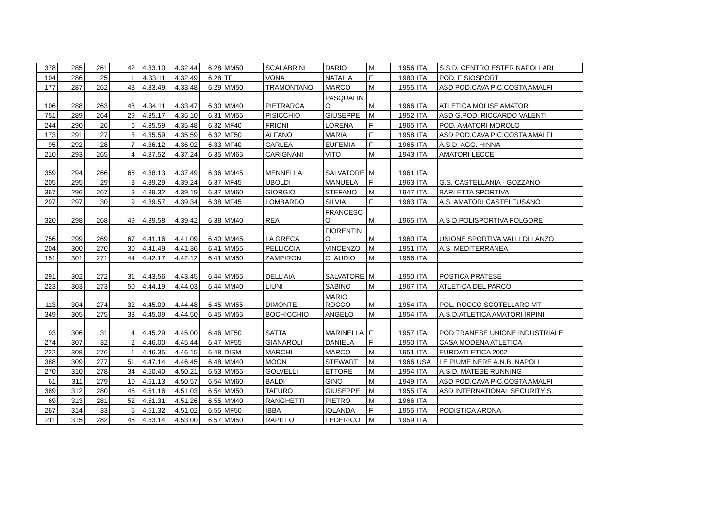| 378 | 285 | 261 | 42 | 4.33.10 | 4.32.44 | 6.28 | MM50 | SCALABRINI | DARIO | M | 1956 | ITA | S.S.D. CENTRO ESTER NAPOLI ARL |
| 104 | 286 | 25 | 1 | 4.33.11 | 4.32.49 | 6.28 | TF | VONA | NATALIA | F | 1980 | ITA | POD. FISIOSPORT |
| 177 | 287 | 262 | 43 | 4.33.49 | 4.33.48 | 6.29 | MM50 | TRAMONTANO | MARCO | M | 1955 | ITA | ASD POD.CAVA PIC.COSTA AMALFI |
| 106 | 288 | 263 | 48 | 4.34.11 | 4.33.47 | 6.30 | MM40 | PIETRARCA | PASQUALIN O | M | 1966 | ITA | ATLETICA MOLISE AMATORI |
| 751 | 289 | 264 | 29 | 4.35.17 | 4.35.10 | 6.31 | MM55 | PISICCHIO | GIUSEPPE | M | 1952 | ITA | ASD G.POD. RICCARDO VALENTI |
| 244 | 290 | 26 | 6 | 4.35.59 | 4.35.48 | 6.32 | MF40 | FRIONI | LORENA | F | 1965 | ITA | POD. AMATORI MOROLO |
| 173 | 291 | 27 | 3 | 4.35.59 | 4.35.59 | 6.32 | MF50 | ALFANO | MARIA | F | 1958 | ITA | ASD POD.CAVA PIC.COSTA AMALFI |
| 95 | 292 | 28 | 7 | 4.36.12 | 4.36.02 | 6.33 | MF40 | CARLEA | EUFEMIA | F | 1965 | ITA | A.S.D. AGG. HINNA |
| 210 | 293 | 265 | 4 | 4.37.52 | 4.37.24 | 6.35 | MM65 | CARIGNANI | VITO | M | 1943 | ITA | AMATORI LECCE |
| 359 | 294 | 266 | 66 | 4.38.13 | 4.37.49 | 6.36 | MM45 | MENNELLA | SALVATORE | M | 1961 | ITA | |
| 205 | 295 | 29 | 8 | 4.39.29 | 4.39.24 | 6.37 | MF45 | UBOLDI | MANUELA | F | 1963 | ITA | G.S. CASTELLANIA - GOZZANO |
| 367 | 296 | 267 | 9 | 4.39.32 | 4.39.19 | 6.37 | MM60 | GIORGIO | STEFANO | M | 1947 | ITA | BARLETTA SPORTIVA |
| 297 | 297 | 30 | 9 | 4.39.57 | 4.39.34 | 6.38 | MF45 | LOMBARDO | SILVIA | F | 1963 | ITA | A.S. AMATORI CASTELFUSANO |
| 320 | 298 | 268 | 49 | 4.39.58 | 4.39.42 | 6.38 | MM40 | REA | FRANCESC O | M | 1965 | ITA | A.S.D.POLISPORTIVA FOLGORE |
| 756 | 299 | 269 | 67 | 4.41.16 | 4.41.09 | 6.40 | MM45 | LA GRECA | FIORENTIN O | M | 1960 | ITA | UNIONE SPORTIVA VALLI DI LANZO |
| 204 | 300 | 270 | 30 | 4.41.49 | 4.41.36 | 6.41 | MM55 | PELLICCIA | VINCENZO | M | 1951 | ITA | A.S. MEDITERRANEA |
| 151 | 301 | 271 | 44 | 4.42.17 | 4.42.12 | 6.41 | MM50 | ZAMPIRON | CLAUDIO | M | 1956 | ITA | |
| 291 | 302 | 272 | 31 | 4.43.56 | 4.43.45 | 6.44 | MM55 | DELL'AIA | SALVATORE | M | 1950 | ITA | POSTICA PRATESE |
| 223 | 303 | 273 | 50 | 4.44.19 | 4.44.03 | 6.44 | MM40 | LIUNI | SABINO | M | 1967 | ITA | ATLETICA DEL PARCO |
| 113 | 304 | 274 | 32 | 4.45.09 | 4.44.48 | 6.45 | MM55 | DIMONTE | MARIO ROCCO | M | 1954 | ITA | POL. ROCCO SCOTELLARO MT |
| 349 | 305 | 275 | 33 | 4.45.09 | 4.44.50 | 6.45 | MM55 | BOCHICCHIO | ANGELO | M | 1954 | ITA | A.S.D.ATLETICA AMATORI IRPINI |
| 93 | 306 | 31 | 4 | 4.45.29 | 4.45.00 | 6.46 | MF50 | SATTA | MARINELLA | F | 1957 | ITA | POD.TRANESE UNIONE INDUSTRIALE |
| 274 | 307 | 32 | 2 | 4.46.00 | 4.45.44 | 6.47 | MF55 | GIANAROLI | DANIELA | F | 1950 | ITA | CASA MODENA ATLETICA |
| 222 | 308 | 276 | 1 | 4.46.35 | 4.46.15 | 6.48 | DISM | MARCHI | MARCO | M | 1951 | ITA | EUROATLETICA 2002 |
| 388 | 309 | 277 | 51 | 4.47.14 | 4.46.45 | 6.48 | MM40 | MOON | STEWART | M | 1966 | USA | LE PIUME NERE A.N.B. NAPOLI |
| 270 | 310 | 278 | 34 | 4.50.40 | 4.50.21 | 6.53 | MM55 | GOLVELLI | ETTORE | M | 1954 | ITA | A.S.D. MATESE RUNNING |
| 61 | 311 | 279 | 10 | 4.51.13 | 4.50.57 | 6.54 | MM60 | BALDI | GINO | M | 1949 | ITA | ASD POD.CAVA PIC.COSTA AMALFI |
| 389 | 312 | 280 | 45 | 4.51.16 | 4.51.03 | 6.54 | MM50 | TAFURO | GIUSEPPE | M | 1955 | ITA | ASD INTERNATIONAL SECURITY S. |
| 69 | 313 | 281 | 52 | 4.51.31 | 4.51.26 | 6.55 | MM40 | RANGHETTI | PIETRO | M | 1966 | ITA | |
| 267 | 314 | 33 | 5 | 4.51.32 | 4.51.02 | 6.55 | MF50 | IBBA | IOLANDA | F | 1955 | ITA | PODISTICA ARONA |
| 211 | 315 | 282 | 46 | 4.53.14 | 4.53.00 | 6.57 | MM50 | RAPILLO | FEDERICO | M | 1959 | ITA | |